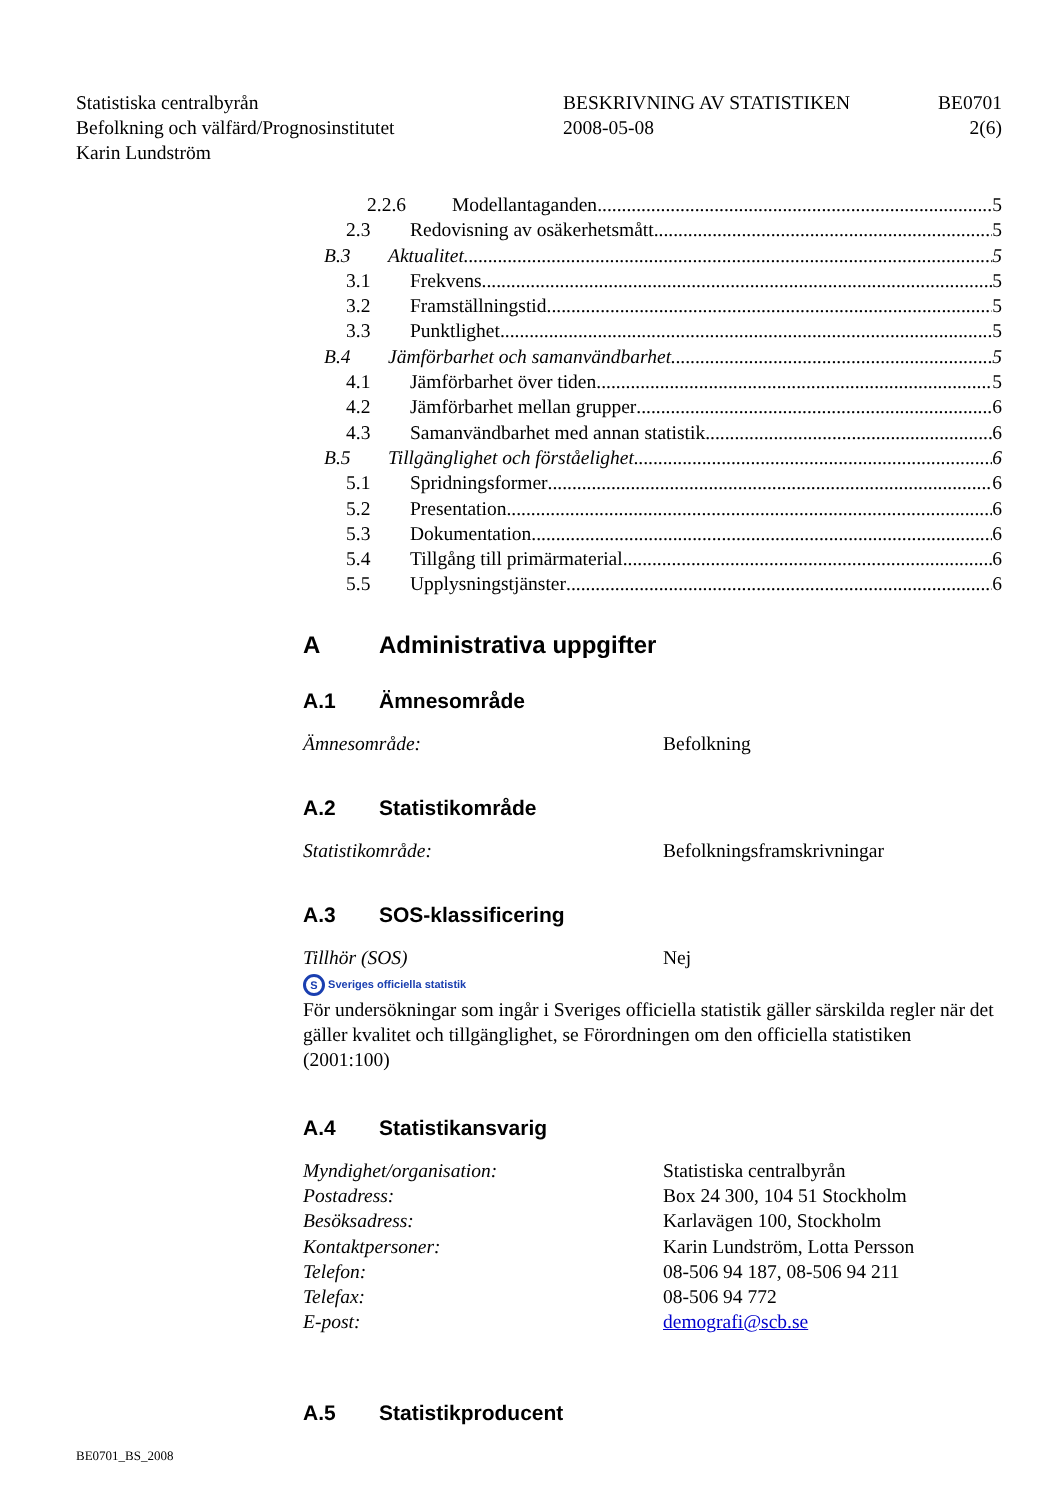Statistiska centralbyrån
Befolkning och välfärd/Prognosinstitutet
Karin Lundström
BESKRIVNING AV STATISTIKEN
2008-05-08
BE0701
2(6)
2.2.6 Modellantaganden 5
2.3 Redovisning av osäkerhetsmått 5
B.3 Aktualitet 5
3.1 Frekvens 5
3.2 Framställningstid 5
3.3 Punktlighet 5
B.4 Jämförbarhet och samanvändbarhet 5
4.1 Jämförbarhet över tiden 5
4.2 Jämförbarhet mellan grupper 6
4.3 Samanvändbarhet med annan statistik 6
B.5 Tillgänglighet och förståelighet 6
5.1 Spridningsformer 6
5.2 Presentation 6
5.3 Dokumentation 6
5.4 Tillgång till primärmaterial 6
5.5 Upplysningstjänster 6
A Administrativa uppgifter
A.1 Ämnesområde
Ämnesområde: Befolkning
A.2 Statistikområde
Statistikområde: Befolkningsframskrivningar
A.3 SOS-klassificering
Tillhör (SOS) Nej
S Sveriges officiella statistik
För undersökningar som ingår i Sveriges officiella statistik gäller särskilda regler när det gäller kvalitet och tillgänglighet, se Förordningen om den officiella statistiken (2001:100)
A.4 Statistikansvarig
Myndighet/organisation: Statistiska centralbyrån
Postadress: Box 24 300, 104 51 Stockholm
Besöksadress: Karlavägen 100, Stockholm
Kontaktpersoner: Karin Lundström, Lotta Persson
Telefon: 08-506 94 187, 08-506 94 211
Telefax: 08-506 94 772
E-post: demografi@scb.se
A.5 Statistikproducent
BE0701_BS_2008